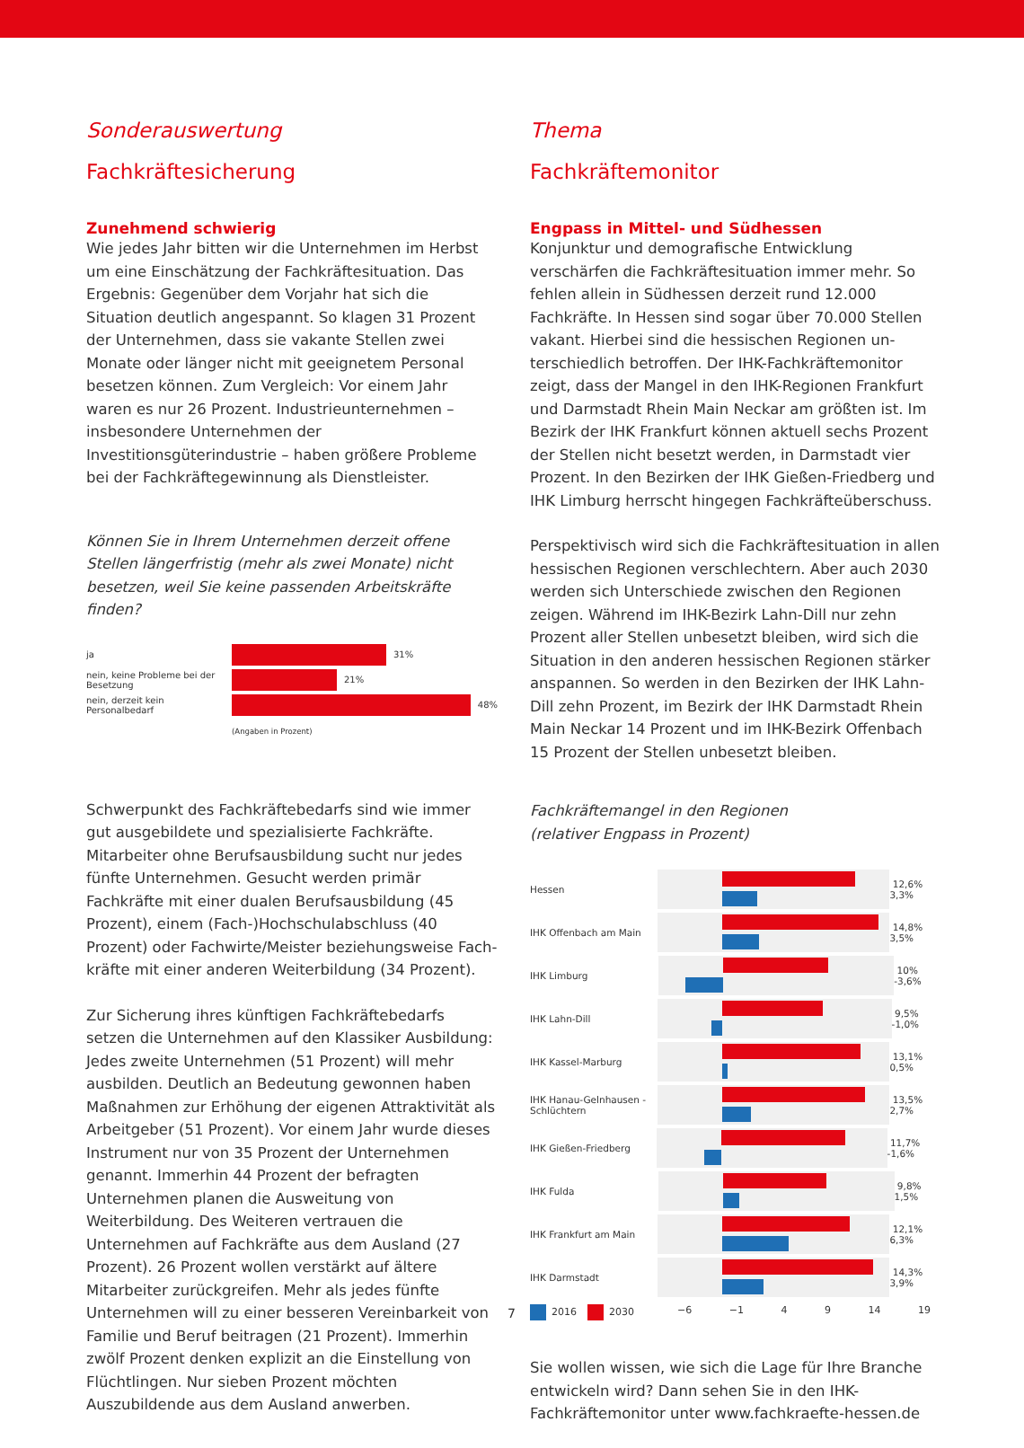Sonderauswertung
Fachkräftesicherung
Zunehmend schwierig
Wie jedes Jahr bitten wir die Unternehmen im Herbst um eine Einschätzung der Fachkräftesituation. Das Ergebnis: Gegenüber dem Vorjahr hat sich die Situation deutlich angespannt. So klagen 31 Prozent der Unternehmen, dass sie vakante Stellen zwei Monate oder länger nicht mit geeignetem Personal besetzen können. Zum Vergleich: Vor einem Jahr waren es nur 26 Prozent. Industrieunternehmen – insbesondere Unternehmen der Investitionsgüterindustrie – haben größere Probleme bei der Fachkräftegewinnung als Dienstleister.
Können Sie in Ihrem Unternehmen derzeit offene Stellen längerfristig (mehr als zwei Monate) nicht besetzen, weil Sie keine passenden Arbeitskräfte finden?
ja 31%
nein, keine Probleme bei der Besetzung 21%
nein, derzeit kein Personalbedarf 48%
(Angaben in Prozent)
Schwerpunkt des Fachkräftebedarfs sind wie immer gut ausgebildete und spezialisierte Fachkräfte. Mitarbeiter ohne Berufsausbildung sucht nur jedes fünfte Unternehmen. Gesucht werden primär Fachkräfte mit einer dualen Berufs­ausbildung (45 Prozent), einem (Fach-)Hochschulabschluss (40 Prozent) oder Fachwirte/Meister beziehungsweise Fach­kräfte mit einer anderen Weiterbildung (34 Prozent).
Zur Sicherung ihres künftigen Fachkräftebedarfs setzen die Unternehmen auf den Klassiker Ausbildung: Jedes zweite Unternehmen (51 Prozent) will mehr ausbilden. Deutlich an Bedeutung gewonnen haben Maßnahmen zur Erhöhung der eigenen Attraktivität als Arbeitgeber (51 Prozent). Vor einem Jahr wurde dieses Instrument nur von 35 Prozent der Unternehmen genannt. Immerhin 44 Prozent der befragten Unternehmen planen die Ausweitung von Weiterbildung. Des Weiteren vertrauen die Unternehmen auf Fachkräfte aus dem Ausland (27 Prozent). 26 Prozent wollen verstärkt auf ältere Mitarbeiter zurückgreifen. Mehr als jedes fünfte Unternehmen will zu einer besseren Vereinbarkeit von Familie und Beruf beitragen (21 Prozent). Immerhin zwölf Prozent denken explizit an die Einstellung von Flüchtlingen. Nur sieben Prozent möchten Auszubildende aus dem Ausland anwerben.
Thema
Fachkräftemonitor
Engpass in Mittel- und Südhessen
Konjunktur und demografische Entwicklung verschärfen die Fachkräftesituation immer mehr. So fehlen allein in Südhessen derzeit rund 12.000 Fachkräfte. In Hessen sind sogar über 70.000 Stellen vakant. Hierbei sind die hessischen Regionen un­terschiedlich betroffen. Der IHK-Fachkräftemonitor zeigt, dass der Mangel in den IHK-Regionen Frankfurt und Darmstadt Rhein Main Neckar am größten ist. Im Bezirk der IHK Frankfurt können aktuell sechs Prozent der Stellen nicht besetzt werden, in Darmstadt vier Prozent. In den Bezirken der IHK Gießen-Fried­berg und IHK Limburg herrscht hingegen Fachkräfteüberschuss.
Perspektivisch wird sich die Fachkräftesituation in allen hessischen Regionen verschlechtern. Aber auch 2030 werden sich Unterschiede zwischen den Regionen zeigen. Während im IHK-Bezirk Lahn-Dill nur zehn Prozent aller Stellen unbesetzt bleiben, wird sich die Situation in den anderen hessischen Regionen stärker anspannen. So werden in den Bezirken der IHK Lahn-Dill zehn Prozent, im Bezirk der IHK Darmstadt Rhein Main Neckar 14 Prozent und im IHK-Bezirk Offenbach 15 Prozent der Stellen unbesetzt bleiben.
Fachkräftemangel in den Regionen
(relativer Engpass in Prozent)
Hessen
12,6% 3,3%
IHK Offenbach am Main
14,8% 3,5%
IHK Limburg
10% -3,6%
IHK Lahn-Dill
9,5% -1,0%
IHK Kassel-Marburg
13,1% 0,5%
IHK Hanau-Gelnhausen -Schlüchtern
13,5% 2,7%
IHK Gießen-Friedberg
11,7% -1,6%
IHK Fulda
9,8% 1,5%
IHK Frankfurt am Main
12,1% 6,3%
IHK Darmstadt
14,3% 3,9%
2016 2030 −6 −1 4 9 14 19
Sie wollen wissen, wie sich die Lage für Ihre Branche entwickeln wird? Dann sehen Sie in den IHK-Fachkräfte­monitor unter www.fachkraefte-hessen.de
7